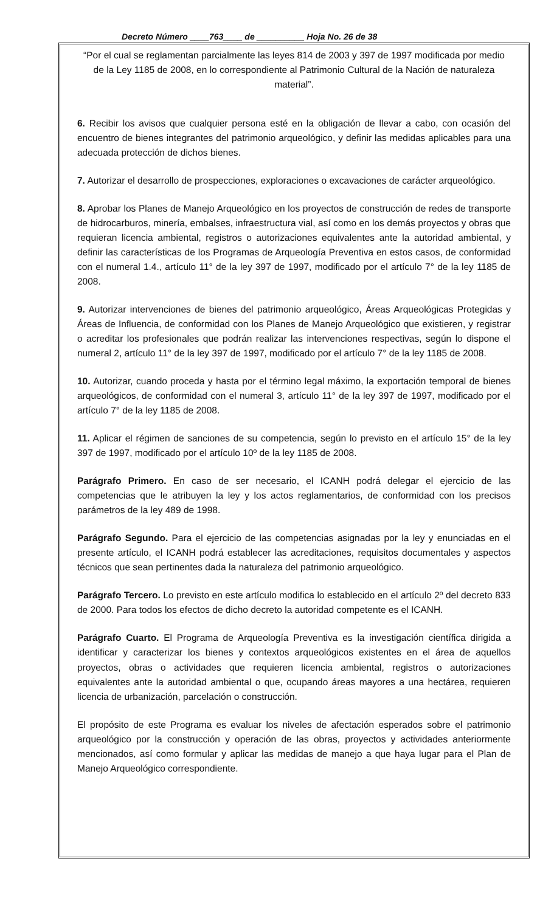Decreto Número ____763____ de __________ Hoja No. 26 de 38
“Por el cual se reglamentan parcialmente las leyes 814 de 2003 y 397 de 1997 modificada por medio de la Ley 1185 de 2008, en lo correspondiente al Patrimonio Cultural de la Nación de naturaleza material”.
6. Recibir los avisos que cualquier persona esté en la obligación de llevar a cabo, con ocasión del encuentro de bienes integrantes del patrimonio arqueológico, y definir las medidas aplicables para una adecuada protección de dichos bienes.
7. Autorizar el desarrollo de prospecciones, exploraciones o excavaciones de carácter arqueológico.
8. Aprobar los Planes de Manejo Arqueológico en los proyectos de construcción de redes de transporte de hidrocarburos, minería, embalses, infraestructura vial, así como en los demás proyectos y obras que requieran licencia ambiental, registros o autorizaciones equivalentes ante la autoridad ambiental, y definir las características de los Programas de Arqueología Preventiva en estos casos, de conformidad con el numeral 1.4., artículo 11° de la ley 397 de 1997, modificado por el artículo 7° de la ley 1185 de 2008.
9. Autorizar intervenciones de bienes del patrimonio arqueológico, Áreas Arqueológicas Protegidas y Áreas de Influencia, de conformidad con los Planes de Manejo Arqueológico que existieren, y registrar o acreditar los profesionales que podrán realizar las intervenciones respectivas, según lo dispone el numeral 2, artículo 11° de la ley 397 de 1997, modificado por el artículo 7° de la ley 1185 de 2008.
10. Autorizar, cuando proceda y hasta por el término legal máximo, la exportación temporal de bienes arqueológicos, de conformidad con el numeral 3, artículo 11° de la ley 397 de 1997, modificado por el artículo 7° de la ley 1185 de 2008.
11. Aplicar el régimen de sanciones de su competencia, según lo previsto en el artículo 15° de la ley 397 de 1997, modificado por el artículo 10º de la ley 1185 de 2008.
Parágrafo Primero. En caso de ser necesario, el ICANH podrá delegar el ejercicio de las competencias que le atribuyen la ley y los actos reglamentarios, de conformidad con los precisos parámetros de la ley 489 de 1998.
Parágrafo Segundo. Para el ejercicio de las competencias asignadas por la ley y enunciadas en el presente artículo, el ICANH podrá establecer las acreditaciones, requisitos documentales y aspectos técnicos que sean pertinentes dada la naturaleza del patrimonio arqueológico.
Parágrafo Tercero. Lo previsto en este artículo modifica lo establecido en el artículo 2º del decreto 833 de 2000. Para todos los efectos de dicho decreto la autoridad competente es el ICANH.
Parágrafo Cuarto. El Programa de Arqueología Preventiva es la investigación científica dirigida a identificar y caracterizar los bienes y contextos arqueológicos existentes en el área de aquellos proyectos, obras o actividades que requieren licencia ambiental, registros o autorizaciones equivalentes ante la autoridad ambiental o que, ocupando áreas mayores a una hectárea, requieren licencia de urbanización, parcelación o construcción.
El propósito de este Programa es evaluar los niveles de afectación esperados sobre el patrimonio arqueológico por la construcción y operación de las obras, proyectos y actividades anteriormente mencionados, así como formular y aplicar las medidas de manejo a que haya lugar para el Plan de Manejo Arqueológico correspondiente.